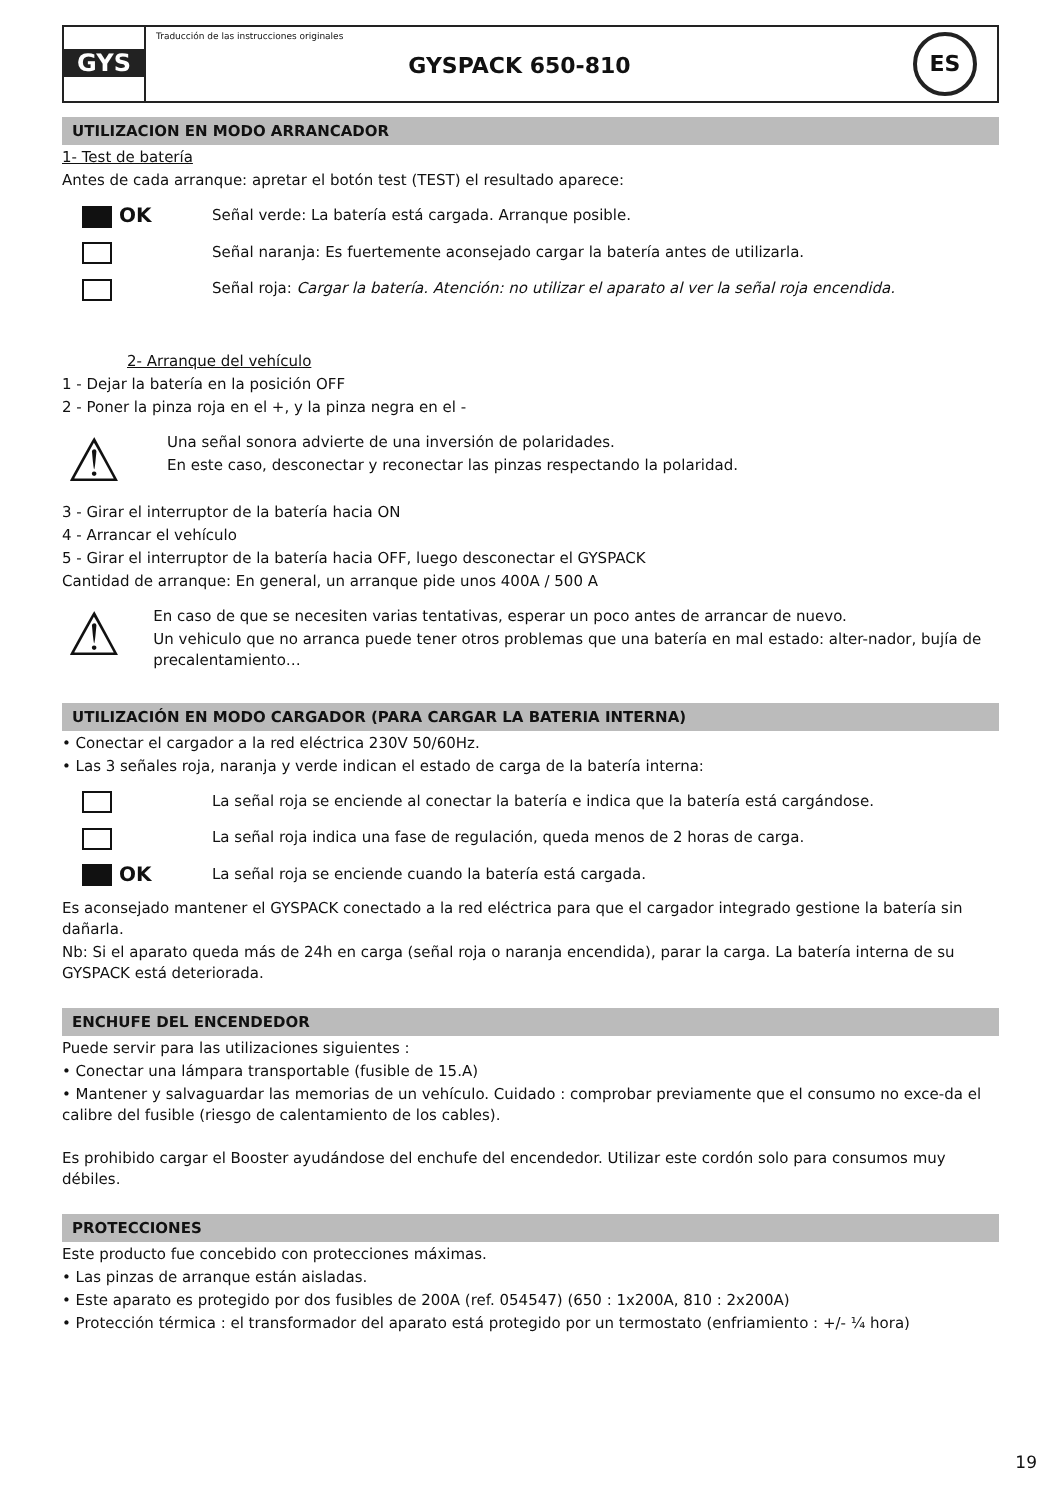GYS
Traducción de las instrucciones originales
GYSPACK 650-810
ES
UTILIZACION EN MODO ARRANCADOR
1- Test de batería
Antes de cada arranque: apretar el botón test (TEST) el resultado aparece:
OK
Señal verde: La batería está cargada. Arranque posible.
Señal naranja: Es fuertemente aconsejado cargar la batería antes de utilizarla.
Señal roja: Cargar la batería. Atención: no utilizar el aparato al ver la señal roja encendida.
2- Arranque del vehículo
1 - Dejar la batería en la posición OFF
2 - Poner la pinza roja en el +, y la pinza negra en el -
⚠
Una señal sonora advierte de una inversión de polaridades.
En este caso, desconectar y reconectar las pinzas respectando la polaridad.
3 - Girar el interruptor de la batería hacia ON
4 - Arrancar el vehículo
5 - Girar el interruptor de la batería hacia OFF, luego desconectar el GYSPACK
Cantidad de arranque: En general, un arranque pide unos 400A / 500 A
⚠
En caso de que se necesiten varias tentativas, esperar un poco antes de arrancar de nuevo.
Un vehiculo que no arranca puede tener otros problemas que una batería en mal estado: alter-nador, bujía de precalentamiento…
UTILIZACIÓN EN MODO CARGADOR (PARA CARGAR LA BATERIA INTERNA)
• Conectar el cargador a la red eléctrica 230V 50/60Hz.
• Las 3 señales roja, naranja y verde indican el estado de carga de la batería interna:
La señal roja se enciende al conectar la batería e indica que la batería está cargándose.
La señal roja indica una fase de regulación, queda menos de 2 horas de carga.
OK
La señal roja se enciende cuando la batería está cargada.
Es aconsejado mantener el GYSPACK conectado a la red eléctrica para que el cargador integrado gestione la batería sin dañarla.
Nb: Si el aparato queda más de 24h en carga (señal roja o naranja encendida), parar la carga. La batería interna de su GYSPACK está deteriorada.
ENCHUFE DEL ENCENDEDOR
Puede servir para las utilizaciones siguientes :
• Conectar una lámpara transportable (fusible de 15.A)
• Mantener y salvaguardar las memorias de un vehículo. Cuidado : comprobar previamente que el consumo no exce-da el calibre del fusible (riesgo de calentamiento de los cables).
Es prohibido cargar el Booster ayudándose del enchufe del encendedor. Utilizar este cordón solo para consumos muy débiles.
PROTECCIONES
Este producto fue concebido con protecciones máximas.
• Las pinzas de arranque están aisladas.
• Este aparato es protegido por dos fusibles de 200A (ref. 054547) (650 : 1x200A, 810 : 2x200A)
• Protección térmica : el transformador del aparato está protegido por un termostato (enfriamiento : +/- ¼ hora)
19